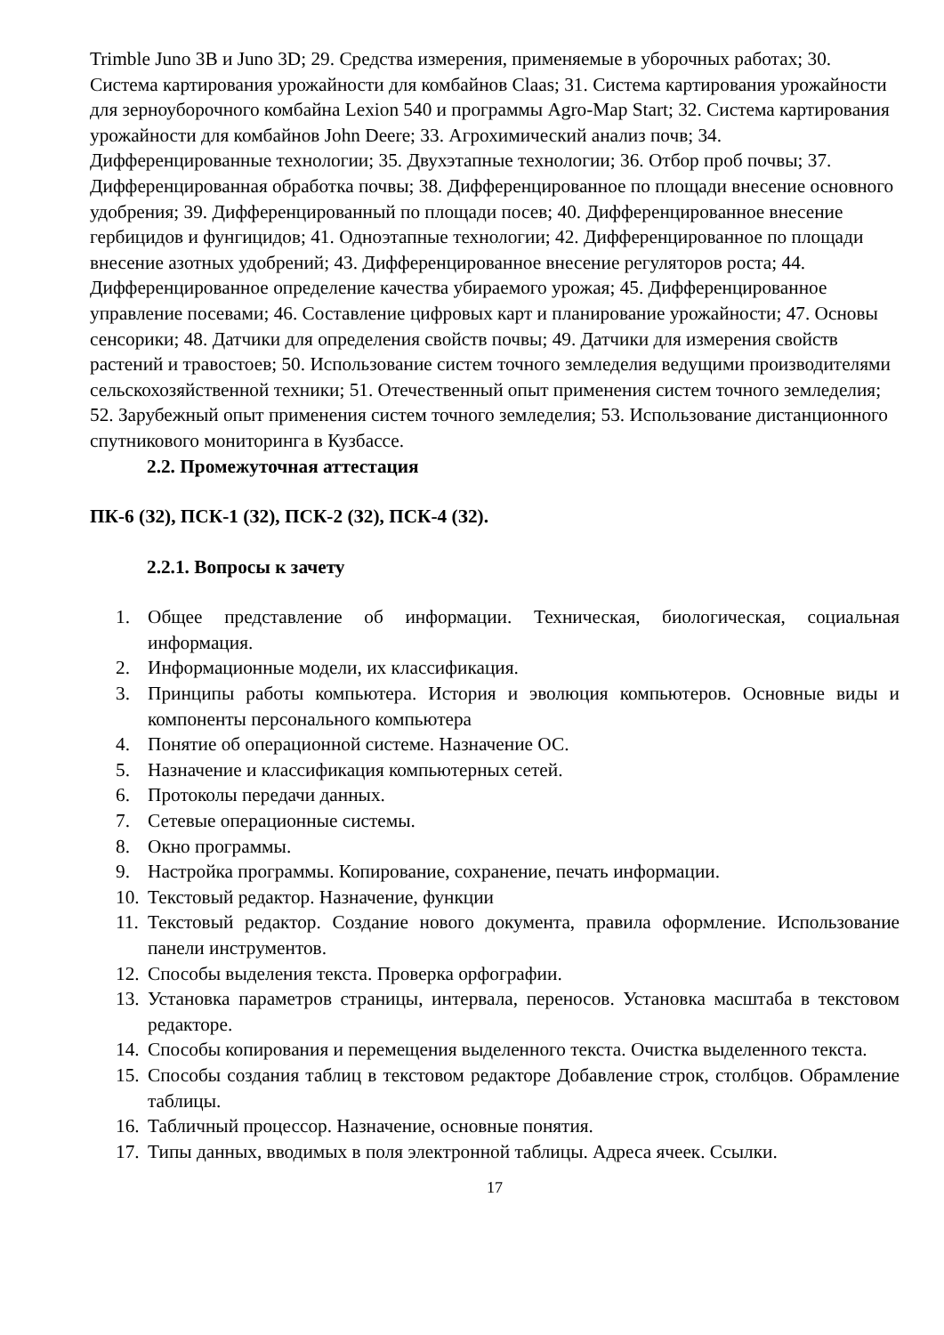Trimble Juno 3B и Juno 3D; 29. Средства измерения, применяемые в уборочных работах; 30. Система картирования урожайности для комбайнов Claas; 31. Система картирования урожайности для зерноуборочного комбайна Lexion 540 и программы Agro-Map Start; 32. Система картирования урожайности для комбайнов John Deere; 33. Агрохимический анализ почв; 34. Дифференцированные технологии; 35. Двухэтапные технологии; 36. Отбор проб почвы; 37. Дифференцированная обработка почвы; 38. Дифференцированное по площади внесение основного удобрения; 39. Дифференцированный по площади посев; 40. Дифференцированное внесение гербицидов и фунгицидов; 41. Одноэтапные технологии; 42. Дифференцированное по площади внесение азотных удобрений; 43. Дифференцированное внесение регуляторов роста; 44. Дифференцированное определение качества убираемого урожая; 45. Дифференцированное управление посевами; 46. Составление цифровых карт и планирование урожайности; 47. Основы сенсорики; 48. Датчики для определения свойств почвы; 49. Датчики для измерения свойств растений и травостоев; 50. Использование систем точного земледелия ведущими производителями сельскохозяйственной техники; 51. Отечественный опыт применения систем точного земледелия; 52. Зарубежный опыт применения систем точного земледелия; 53. Использование дистанционного спутникового мониторинга в Кузбассе.
2.2. Промежуточная аттестация
ПК-6 (З2), ПСК-1 (З2), ПСК-2 (З2), ПСК-4 (З2).
2.2.1. Вопросы к зачету
1. Общее представление об информации. Техническая, биологическая, социальная информация.
2. Информационные модели, их классификация.
3. Принципы работы компьютера. История и эволюция компьютеров. Основные виды и компоненты персонального компьютера
4. Понятие об операционной системе. Назначение ОС.
5. Назначение и классификация компьютерных сетей.
6. Протоколы передачи данных.
7. Сетевые операционные системы.
8. Окно программы.
9. Настройка программы. Копирование, сохранение, печать информации.
10. Текстовый редактор. Назначение, функции
11. Текстовый редактор. Создание нового документа, правила оформление. Использование панели инструментов.
12. Способы выделения текста. Проверка орфографии.
13. Установка параметров страницы, интервала, переносов. Установка масштаба в текстовом редакторе.
14. Способы копирования и перемещения выделенного текста. Очистка выделенного текста.
15. Способы создания таблиц в текстовом редакторе Добавление строк, столбцов. Обрамление таблицы.
16. Табличный процессор. Назначение, основные понятия.
17. Типы данных, вводимых в поля электронной таблицы. Адреса ячеек. Ссылки.
17